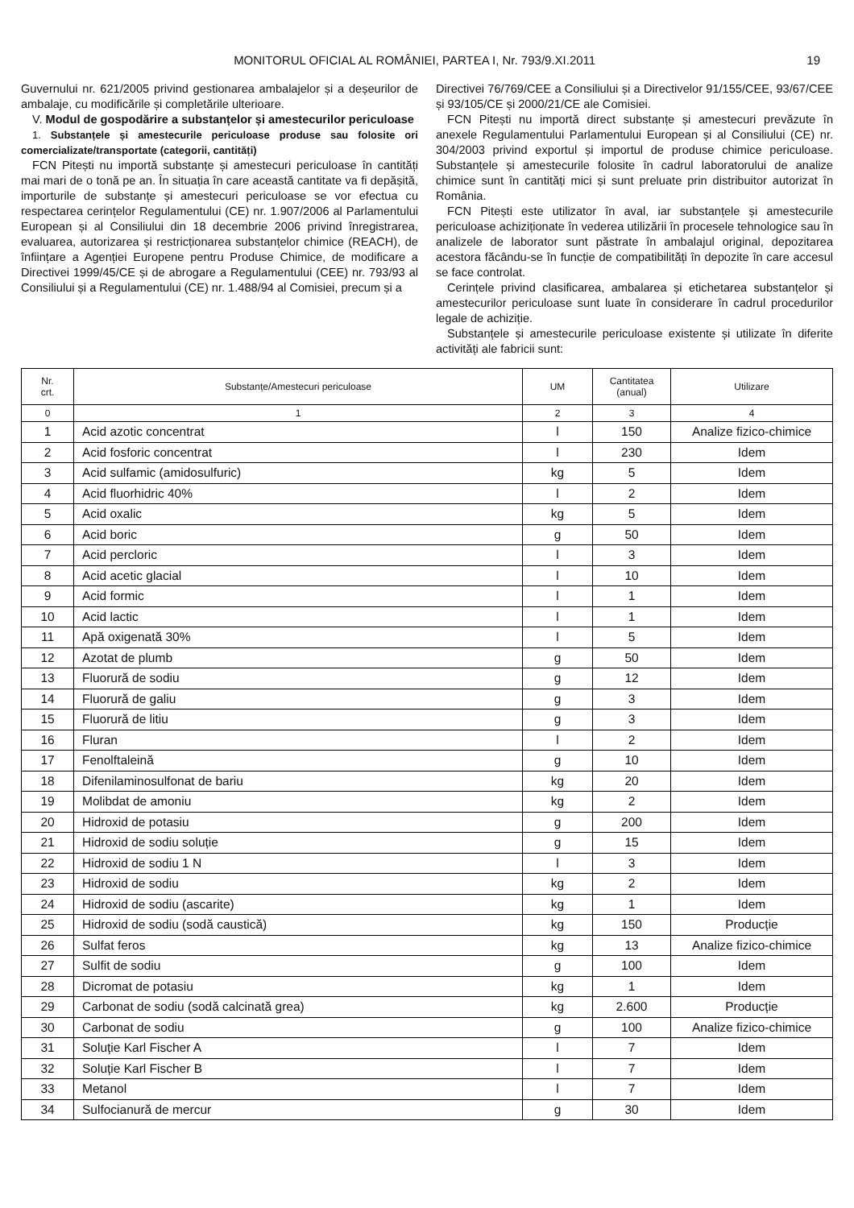MONITORUL OFICIAL AL ROMÂNIEI, PARTEA I, Nr. 793/9.XI.2011 19
Guvernului nr. 621/2005 privind gestionarea ambalajelor și a deșeurilor de ambalaje, cu modificările și completările ulterioare.
V. Modul de gospodărire a substanțelor și amestecurilor periculoase
1. Substanțele și amestecurile periculoase produse sau folosite ori comercializate/transportate (categorii, cantități)
FCN Pitești nu importă substanțe și amestecuri periculoase în cantități mai mari de o tonă pe an. În situația în care această cantitate va fi depășită, importurile de substanțe și amestecuri periculoase se vor efectua cu respectarea cerințelor Regulamentului (CE) nr. 1.907/2006 al Parlamentului European și al Consiliului din 18 decembrie 2006 privind înregistrarea, evaluarea, autorizarea și restricționarea substanțelor chimice (REACH), de înființare a Agenției Europene pentru Produse Chimice, de modificare a Directivei 1999/45/CE și de abrogare a Regulamentului (CEE) nr. 793/93 al Consiliului și a Regulamentului (CE) nr. 1.488/94 al Comisiei, precum și a
Directivei 76/769/CEE a Consiliului și a Directivelor 91/155/CEE, 93/67/CEE și 93/105/CE și 2000/21/CE ale Comisiei.
FCN Pitești nu importă direct substanțe și amestecuri prevăzute în anexele Regulamentului Parlamentului European și al Consiliului (CE) nr. 304/2003 privind exportul și importul de produse chimice periculoase. Substanțele și amestecurile folosite în cadrul laboratorului de analize chimice sunt în cantități mici și sunt preluate prin distribuitor autorizat în România.
FCN Pitești este utilizator în aval, iar substanțele și amestecurile periculoase achiziționate în vederea utilizării în procesele tehnologice sau în analizele de laborator sunt păstrate în ambalajul original, depozitarea acestora făcându-se în funcție de compatibilități în depozite în care accesul se face controlat.
Cerințele privind clasificarea, ambalarea și etichetarea substanțelor și amestecurilor periculoase sunt luate în considerare în cadrul procedurilor legale de achiziție.
Substanțele și amestecurile periculoase existente și utilizate în diferite activități ale fabricii sunt:
| Nr. crt. | Substanțe/Amestecuri periculoase | UM | Cantitatea (anual) | Utilizare |
| --- | --- | --- | --- | --- |
| 0 | 1 | 2 | 3 | 4 |
| 1 | Acid azotic concentrat | l | 150 | Analize fizico-chimice |
| 2 | Acid fosforic concentrat | l | 230 | Idem |
| 3 | Acid sulfamic (amidosulfuric) | kg | 5 | Idem |
| 4 | Acid fluorhidric 40% | l | 2 | Idem |
| 5 | Acid oxalic | kg | 5 | Idem |
| 6 | Acid boric | g | 50 | Idem |
| 7 | Acid percloric | l | 3 | Idem |
| 8 | Acid acetic glacial | l | 10 | Idem |
| 9 | Acid formic | l | 1 | Idem |
| 10 | Acid lactic | l | 1 | Idem |
| 11 | Apă oxigenată 30% | l | 5 | Idem |
| 12 | Azotat de plumb | g | 50 | Idem |
| 13 | Fluorură de sodiu | g | 12 | Idem |
| 14 | Fluorură de galiu | g | 3 | Idem |
| 15 | Fluorură de litiu | g | 3 | Idem |
| 16 | Fluran | l | 2 | Idem |
| 17 | Fenolftaleină | g | 10 | Idem |
| 18 | Difenilaminosulfonat de bariu | kg | 20 | Idem |
| 19 | Molibdat de amoniu | kg | 2 | Idem |
| 20 | Hidroxid de potasiu | g | 200 | Idem |
| 21 | Hidroxid de sodiu soluție | g | 15 | Idem |
| 22 | Hidroxid de sodiu 1 N | l | 3 | Idem |
| 23 | Hidroxid de sodiu | kg | 2 | Idem |
| 24 | Hidroxid de sodiu (ascarite) | kg | 1 | Idem |
| 25 | Hidroxid de sodiu (sodă caustică) | kg | 150 | Producție |
| 26 | Sulfat feros | kg | 13 | Analize fizico-chimice |
| 27 | Sulfit de sodiu | g | 100 | Idem |
| 28 | Dicromat de potasiu | kg | 1 | Idem |
| 29 | Carbonat de sodiu (sodă calcinată grea) | kg | 2.600 | Producție |
| 30 | Carbonat de sodiu | g | 100 | Analize fizico-chimice |
| 31 | Soluție Karl Fischer A | l | 7 | Idem |
| 32 | Soluție Karl Fischer B | l | 7 | Idem |
| 33 | Metanol | l | 7 | Idem |
| 34 | Sulfocianură de mercur | g | 30 | Idem |